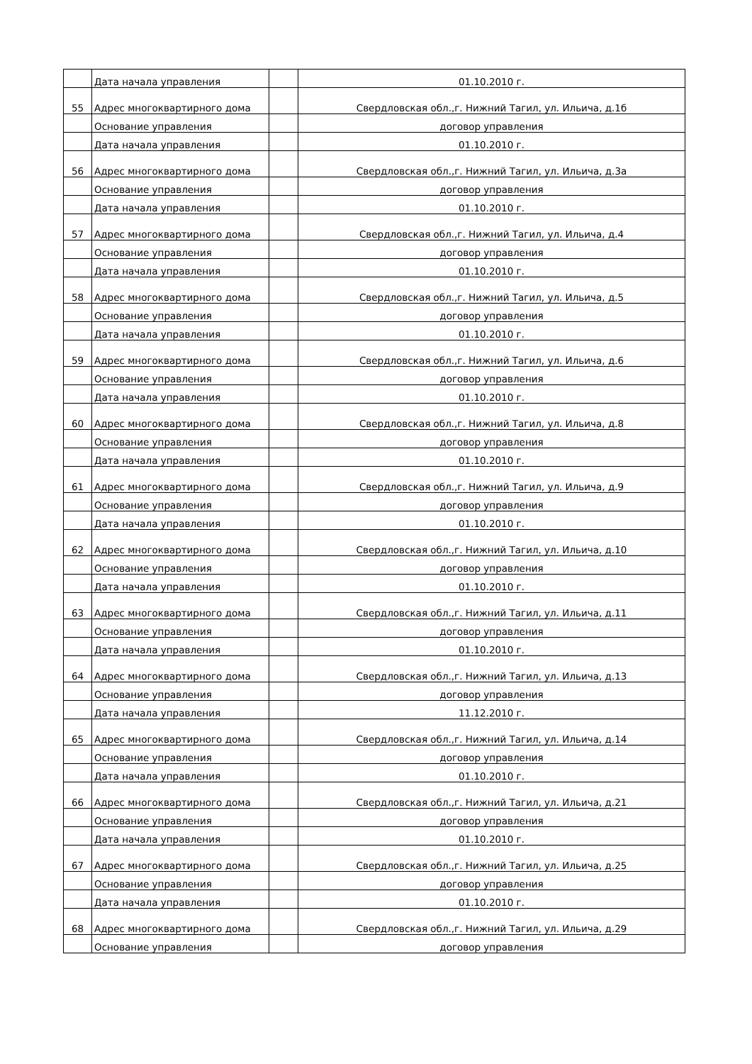| | Дата начала управления | | 01.10.2010 г. |
| 55 | Адрес многоквартирного дома | | Свердловская обл.,г. Нижний Тагил, ул. Ильича, д.1б |
| | Основание управления | | договор управления |
| | Дата начала управления | | 01.10.2010 г. |
| 56 | Адрес многоквартирного дома | | Свердловская обл.,г. Нижний Тагил, ул. Ильича, д.3а |
| | Основание управления | | договор управления |
| | Дата начала управления | | 01.10.2010 г. |
| 57 | Адрес многоквартирного дома | | Свердловская обл.,г. Нижний Тагил, ул. Ильича, д.4 |
| | Основание управления | | договор управления |
| | Дата начала управления | | 01.10.2010 г. |
| 58 | Адрес многоквартирного дома | | Свердловская обл.,г. Нижний Тагил, ул. Ильича, д.5 |
| | Основание управления | | договор управления |
| | Дата начала управления | | 01.10.2010 г. |
| 59 | Адрес многоквартирного дома | | Свердловская обл.,г. Нижний Тагил, ул. Ильича, д.6 |
| | Основание управления | | договор управления |
| | Дата начала управления | | 01.10.2010 г. |
| 60 | Адрес многоквартирного дома | | Свердловская обл.,г. Нижний Тагил, ул. Ильича, д.8 |
| | Основание управления | | договор управления |
| | Дата начала управления | | 01.10.2010 г. |
| 61 | Адрес многоквартирного дома | | Свердловская обл.,г. Нижний Тагил, ул. Ильича, д.9 |
| | Основание управления | | договор управления |
| | Дата начала управления | | 01.10.2010 г. |
| 62 | Адрес многоквартирного дома | | Свердловская обл.,г. Нижний Тагил, ул. Ильича, д.10 |
| | Основание управления | | договор управления |
| | Дата начала управления | | 01.10.2010 г. |
| 63 | Адрес многоквартирного дома | | Свердловская обл.,г. Нижний Тагил, ул. Ильича, д.11 |
| | Основание управления | | договор управления |
| | Дата начала управления | | 01.10.2010 г. |
| 64 | Адрес многоквартирного дома | | Свердловская обл.,г. Нижний Тагил, ул. Ильича, д.13 |
| | Основание управления | | договор управления |
| | Дата начала управления | | 11.12.2010 г. |
| 65 | Адрес многоквартирного дома | | Свердловская обл.,г. Нижний Тагил, ул. Ильича, д.14 |
| | Основание управления | | договор управления |
| | Дата начала управления | | 01.10.2010 г. |
| 66 | Адрес многоквартирного дома | | Свердловская обл.,г. Нижний Тагил, ул. Ильича, д.21 |
| | Основание управления | | договор управления |
| | Дата начала управления | | 01.10.2010 г. |
| 67 | Адрес многоквартирного дома | | Свердловская обл.,г. Нижний Тагил, ул. Ильича, д.25 |
| | Основание управления | | договор управления |
| | Дата начала управления | | 01.10.2010 г. |
| 68 | Адрес многоквартирного дома | | Свердловская обл.,г. Нижний Тагил, ул. Ильича, д.29 |
| | Основание управления | | договор управления |